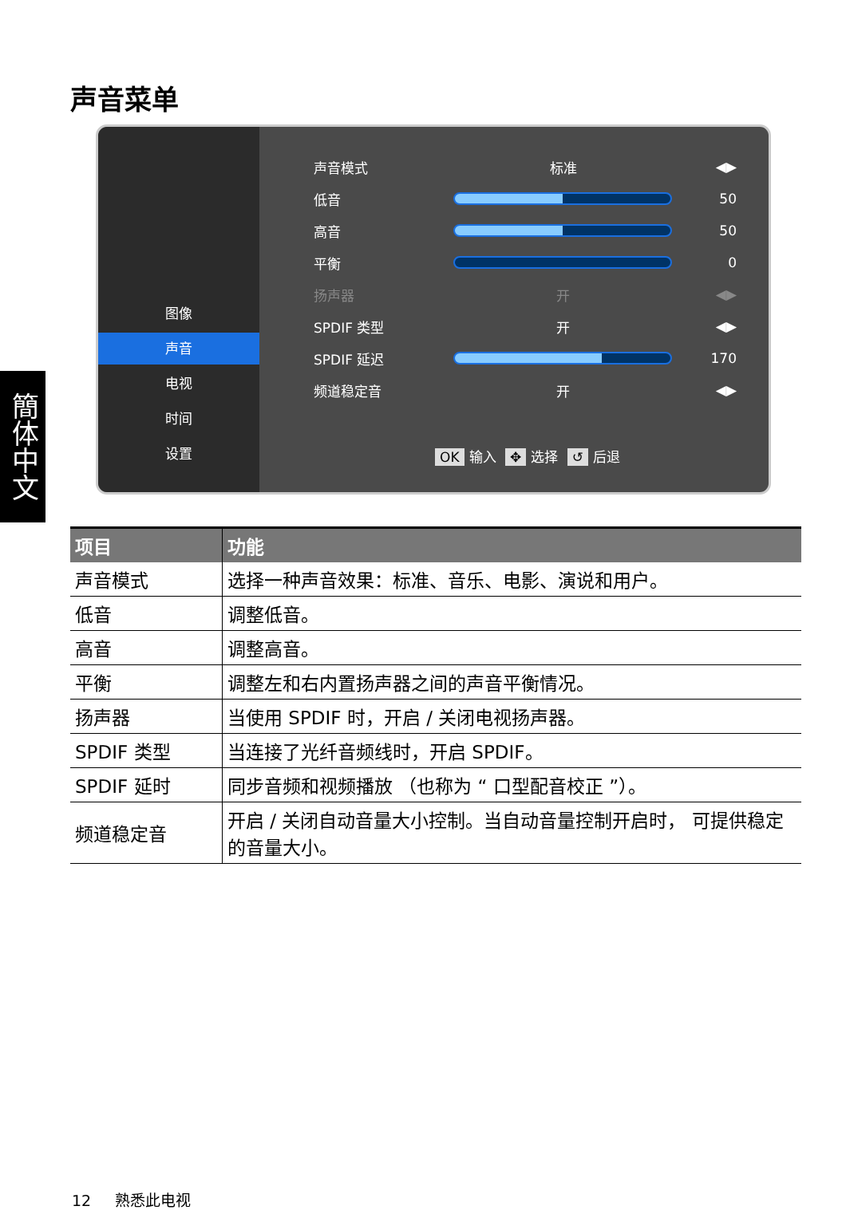声音菜单
簡体中文
图像
声音
电视
时间
设置
声音模式 标准 ◀▶
低音 50
高音 50
平衡 0
扬声器 开 ◀▶
SPDIF 类型 开 ◀▶
SPDIF 延迟 170
频道稳定音 开 ◀▶
OK 输入 ✥ 选择 ↺ 后退
| 项目 | 功能 |
| --- | --- |
| 声音模式 | 选择一种声音效果：标准、音乐、电影、演说和用户。 |
| 低音 | 调整低音。 |
| 高音 | 调整高音。 |
| 平衡 | 调整左和右内置扬声器之间的声音平衡情况。 |
| 扬声器 | 当使用 SPDIF 时，开启 / 关闭电视扬声器。 |
| SPDIF 类型 | 当连接了光纤音频线时，开启 SPDIF。 |
| SPDIF 延时 | 同步音频和视频播放 （也称为 “ 口型配音校正 ”）。 |
| 频道稳定音 | 开启 / 关闭自动音量大小控制。当自动音量控制开启时， 可提供稳定的音量大小。 |
12 熟悉此电视